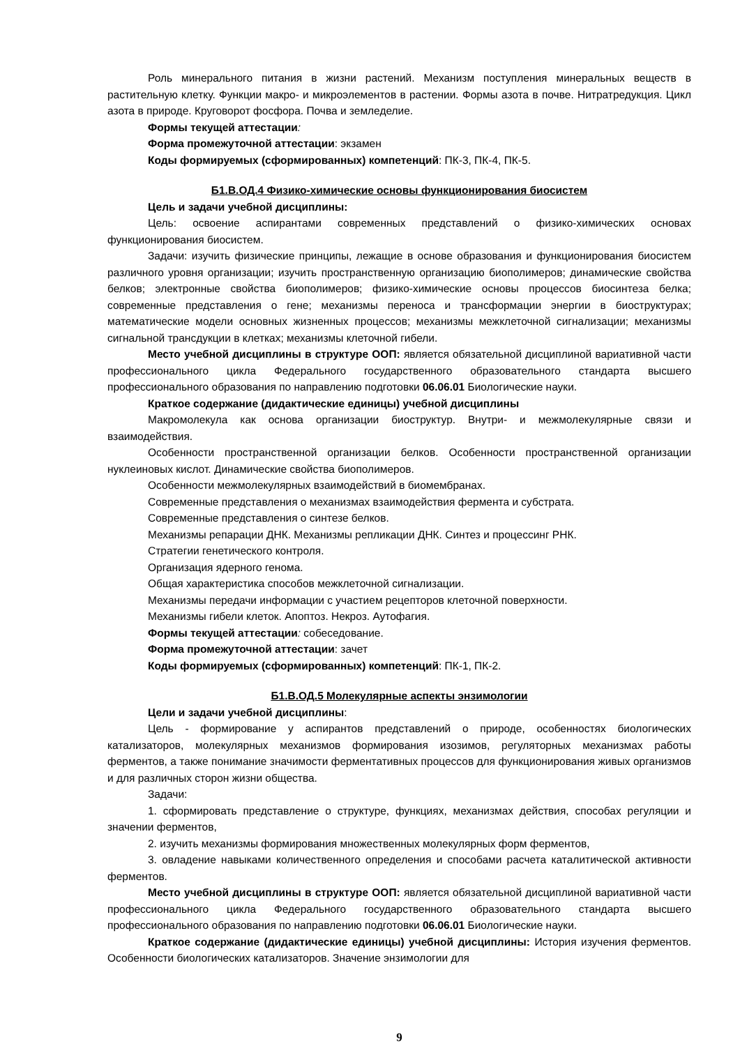Роль минерального питания в жизни растений. Механизм поступления минеральных веществ в растительную клетку. Функции макро- и микроэлементов в растении. Формы азота в почве. Нитратредукция. Цикл азота в природе. Круговорот фосфора. Почва и земледелие.
Формы текущей аттестации:
Форма промежуточной аттестации: экзамен
Коды формируемых (сформированных) компетенций: ПК-3, ПК-4, ПК-5.
Б1.В.ОД.4 Физико-химические основы функционирования биосистем
Цель и задачи учебной дисциплины:
Цель: освоение аспирантами современных представлений о физико-химических основах функционирования биосистем.
Задачи: изучить физические принципы, лежащие в основе образования и функционирования биосистем различного уровня организации; изучить пространственную организацию биополимеров; динамические свойства белков; электронные свойства биополимеров; физико-химические основы процессов биосинтеза белка; современные представления о гене; механизмы переноса и трансформации энергии в биоструктурах; математические модели основных жизненных процессов; механизмы межклеточной сигнализации; механизмы сигнальной трансдукции в клетках; механизмы клеточной гибели.
Место учебной дисциплины в структуре ООП: является обязательной дисциплиной вариативной части профессионального цикла Федерального государственного образовательного стандарта высшего профессионального образования по направлению подготовки 06.06.01 Биологические науки.
Краткое содержание (дидактические единицы) учебной дисциплины
Макромолекула как основа организации биоструктур. Внутри- и межмолекулярные связи и взаимодействия.
Особенности пространственной организации белков. Особенности пространственной организации нуклеиновых кислот. Динамические свойства биополимеров.
Особенности межмолекулярных взаимодействий в биомембранах.
Современные представления о механизмах взаимодействия фермента и субстрата.
Современные представления о синтезе белков.
Механизмы репарации ДНК. Механизмы репликации ДНК. Синтез и процессинг РНК.
Стратегии генетического контроля.
Организация ядерного генома.
Общая характеристика способов межклеточной сигнализации.
Механизмы передачи информации с участием рецепторов клеточной поверхности.
Механизмы гибели клеток. Апоптоз. Некроз. Аутофагия.
Формы текущей аттестации: собеседование.
Форма промежуточной аттестации: зачет
Коды формируемых (сформированных) компетенций: ПК-1, ПК-2.
Б1.В.ОД.5 Молекулярные аспекты энзимологии
Цели и задачи учебной дисциплины:
Цель - формирование у аспирантов представлений о природе, особенностях биологических катализаторов, молекулярных механизмов формирования изозимов, регуляторных механизмах работы ферментов, а также понимание значимости ферментативных процессов для функционирования живых организмов и для различных сторон жизни общества.
Задачи:
1. сформировать представление о структуре, функциях, механизмах действия, способах регуляции и значении ферментов,
2. изучить механизмы формирования множественных молекулярных форм ферментов,
3. овладение навыками количественного определения и способами расчета каталитической активности ферментов.
Место учебной дисциплины в структуре ООП: является обязательной дисциплиной вариативной части профессионального цикла Федерального государственного образовательного стандарта высшего профессионального образования по направлению подготовки 06.06.01 Биологические науки.
Краткое содержание (дидактические единицы) учебной дисциплины: История изучения ферментов. Особенности биологических катализаторов. Значение энзимологии для
9